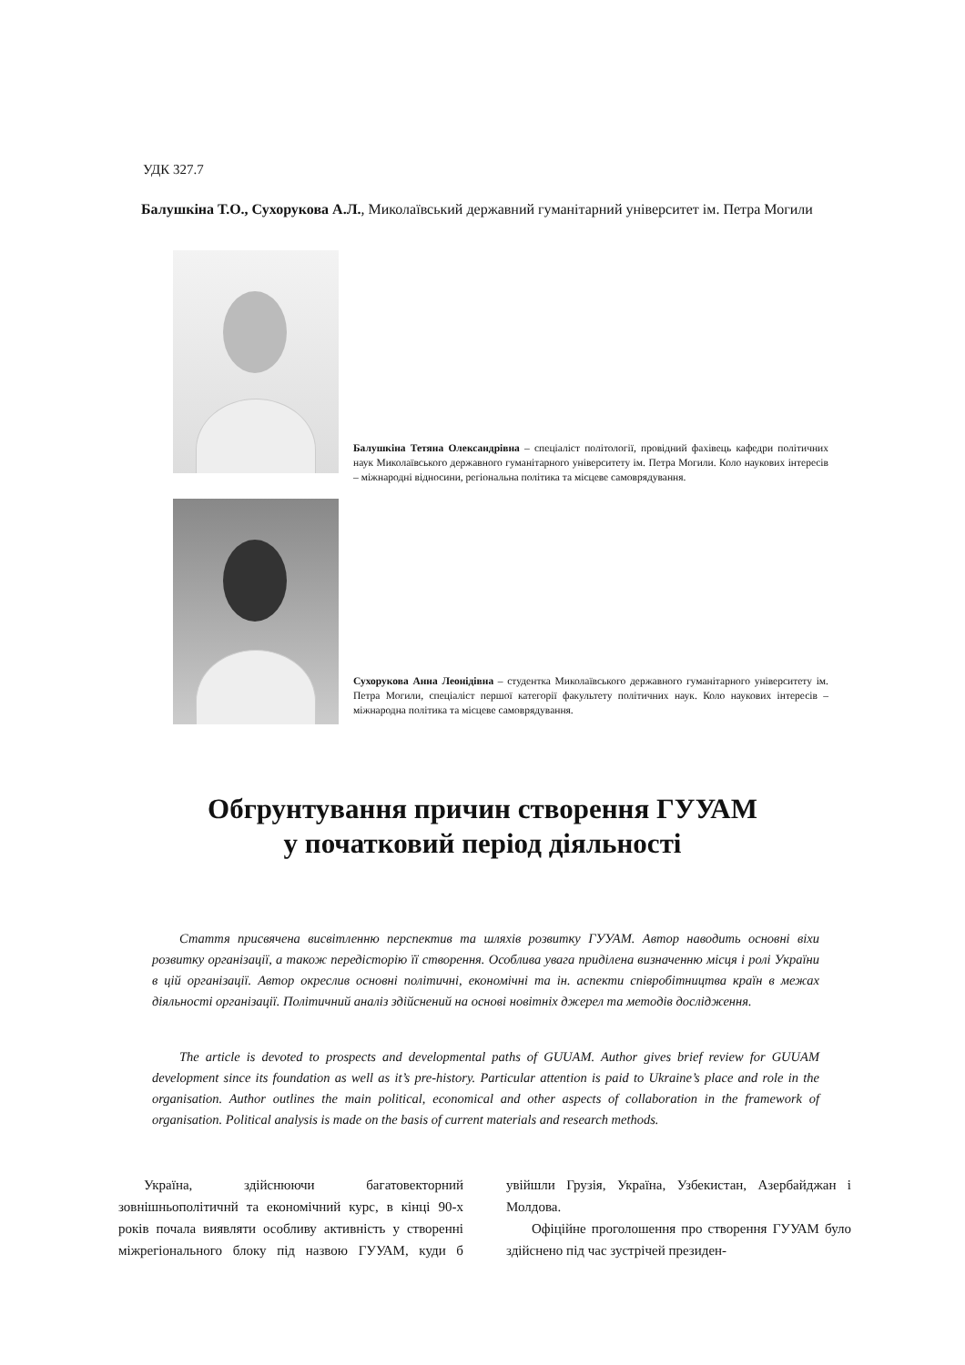УДК 327.7
Балушкіна Т.О., Сухорукова А.Л., Миколаївський державний гуманітарний університет ім. Петра Могили
Балушкіна Тетяна Олександрівна – спеціаліст політології, провідний фахівець кафедри політичних наук Миколаївського державного гуманітарного університету ім. Петра Могили. Коло наукових інтересів – міжнародні відносини, регіональна політика та місцеве самоврядування.
Сухорукова Анна Леонідівна – студентка Миколаївського державного гуманітарного університету ім. Петра Могили, спеціаліст першої категорії факультету політичних наук. Коло наукових інтересів – міжнародна політика та місцеве самоврядування.
Обгрунтування причин створення ГУУАМ
у початковий період діяльності
Стаття присвячена висвітленню перспектив та шляхів розвитку ГУУАМ. Автор наводить основні віхи розвитку організації, а також передісторію її створення. Особлива увага приділена визначенню місця і ролі України в цій організації. Автор окреслив основні політичні, економічні та ін. аспекти співробітництва країн в межах діяльності організації. Політичний аналіз здійснений на основі новітніх джерел та методів дослідження.
The article is devoted to prospects and developmental paths of GUUAM. Author gives brief review for GUUAM development since its foundation as well as it’s pre-history. Particular attention is paid to Ukraine’s place and role in the organisation. Author outlines the main political, economical and other aspects of collaboration in the framework of organisation. Political analysis is made on the basis of current materials and research methods.
Україна, здійснюючи багатовекторний зовнішньополітичнй та економічний курс, в кінці 90-х років почала виявляти особливу активність у створенні міжрегіонального блоку під назвою ГУУАМ, куди б увійшли Грузія, Україна, Узбекистан, Азербайджан і Молдова.
Офіційне проголошення про створення ГУУАМ було здійснено під час зустрічей президен-